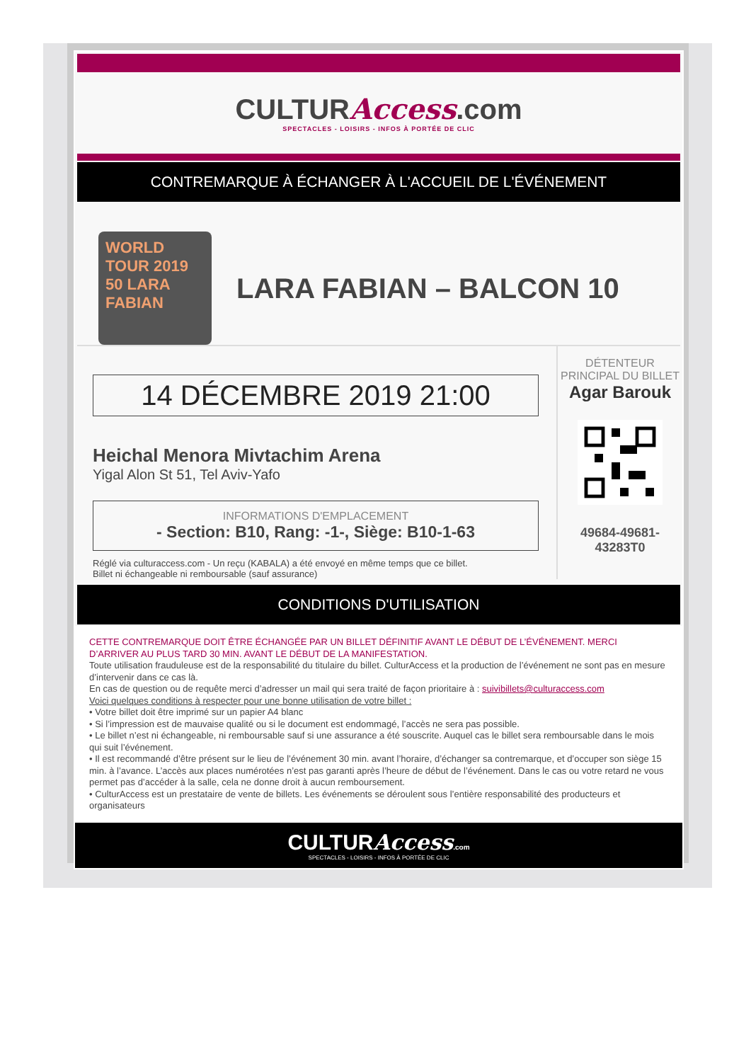CULTURAccess.com
SPECTACLES - LOISIRS - INFOS À PORTÉE DE CLIC
CONTREMARQUE À ÉCHANGER À L'ACCUEIL DE L'ÉVÉNEMENT
WORLD TOUR 2019 50 LARA FABIAN
LARA FABIAN – BALCON 10
14 DÉCEMBRE 2019 21:00
Heichal Menora Mivtachim Arena
Yigal Alon St 51, Tel Aviv-Yafo
INFORMATIONS D'EMPLACEMENT
- Section: B10, Rang: -1-, Siège: B10-1-63
Réglé via culturaccess.com - Un reçu (KABALA) a été envoyé en même temps que ce billet.
Billet ni échangeable ni remboursable (sauf assurance)
DÉTENTEUR
PRINCIPAL DU BILLET
Agar Barouk
49684-49681-
43283T0
CONDITIONS D'UTILISATION
CETTE CONTREMARQUE DOIT ÊTRE ÉCHANGÉE PAR UN BILLET DÉFINITIF AVANT LE DÉBUT DE L’ÉVÉNEMENT. MERCI D’ARRIVER AU PLUS TARD 30 MIN. AVANT LE DÉBUT DE LA MANIFESTATION.
Toute utilisation frauduleuse est de la responsabilité du titulaire du billet. CulturAccess et la production de l’événement ne sont pas en mesure d’intervenir dans ce cas là.
En cas de question ou de requête merci d’adresser un mail qui sera traité de façon prioritaire à : suivibillets@culturaccess.com
Voici quelques conditions à respecter pour une bonne utilisation de votre billet :
• Votre billet doit être imprimé sur un papier A4 blanc
• Si l’impression est de mauvaise qualité ou si le document est endommagé, l’accès ne sera pas possible.
• Le billet n’est ni échangeable, ni remboursable sauf si une assurance a été souscrite. Auquel cas le billet sera remboursable dans le mois qui suit l’événement.
• Il est recommandé d’être présent sur le lieu de l’événement 30 min. avant l’horaire, d’échanger sa contremarque, et d’occuper son siège 15 min. à l’avance. L’accès aux places numérotées n’est pas garanti après l’heure de début de l’événement. Dans le cas ou votre retard ne vous permet pas d’accéder à la salle, cela ne donne droit à aucun remboursement.
• CulturAccess est un prestataire de vente de billets. Les événements se déroulent sous l’entière responsabilité des producteurs et organisateurs
CULTURAccess.com
SPECTACLES - LOISIRS - INFOS À PORTÉE DE CLIC